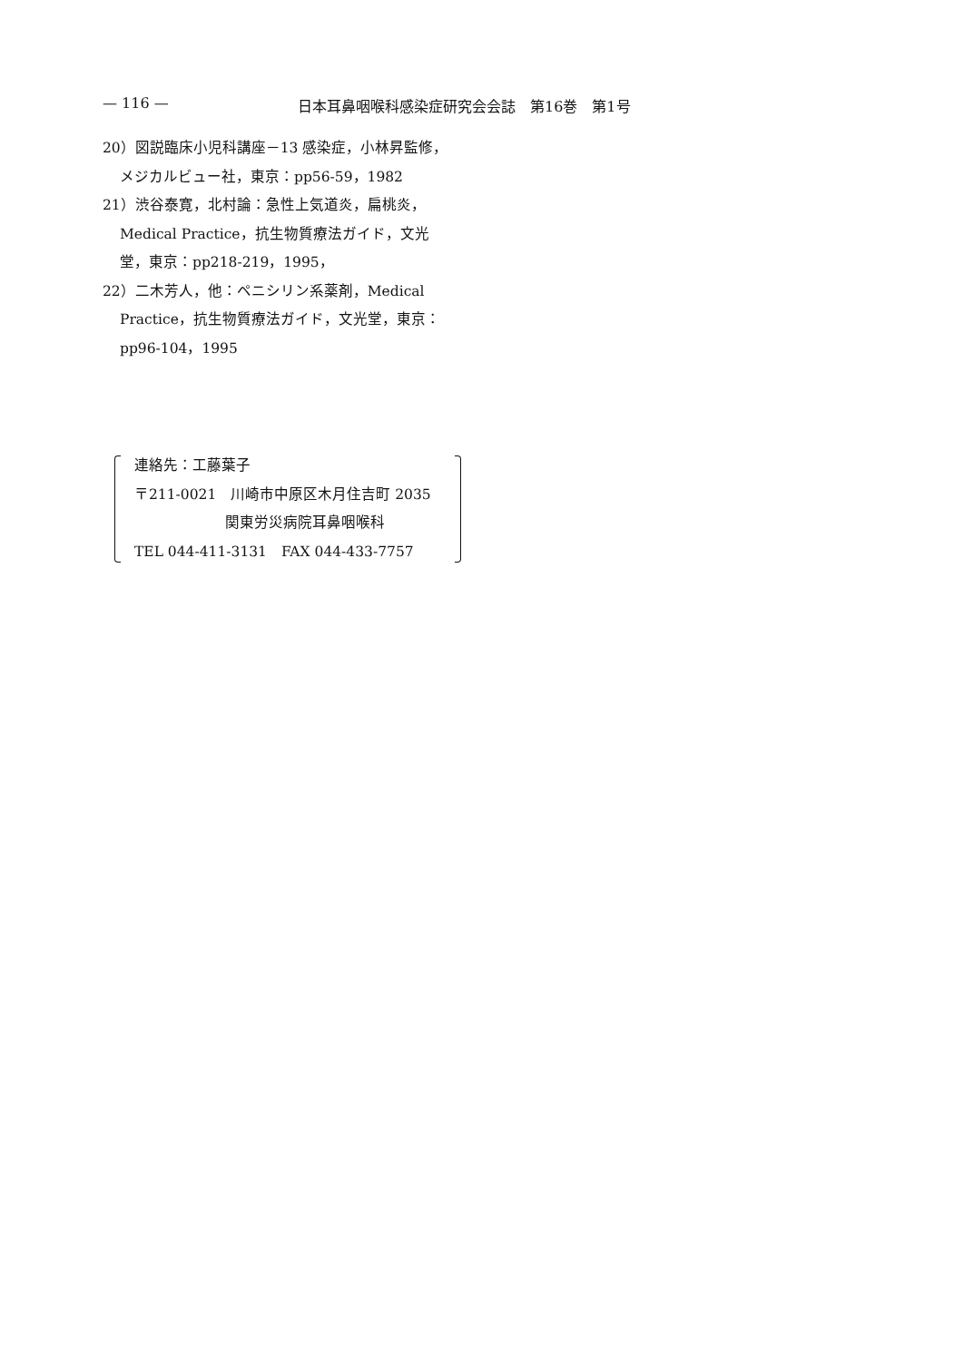— 116 — 日本耳鼻咽喉科感染症研究会会誌　第16巻　第1号
20）図説臨床小児科講座－13 感染症，小林昇監修，メジカルビュー社，東京：pp56-59，1982
21）渋谷泰寛，北村論：急性上気道炎，扁桃炎，Medical Practice，抗生物質療法ガイド，文光堂，東京：pp218-219，1995，
22）二木芳人，他：ペニシリン系薬剤，Medical Practice，抗生物質療法ガイド，文光堂，東京：pp96-104，1995
連絡先：工藤葉子
〒211-0021　川崎市中原区木月住吉町 2035
関東労災病院耳鼻咽喉科
TEL 044-411-3131　FAX 044-433-7757